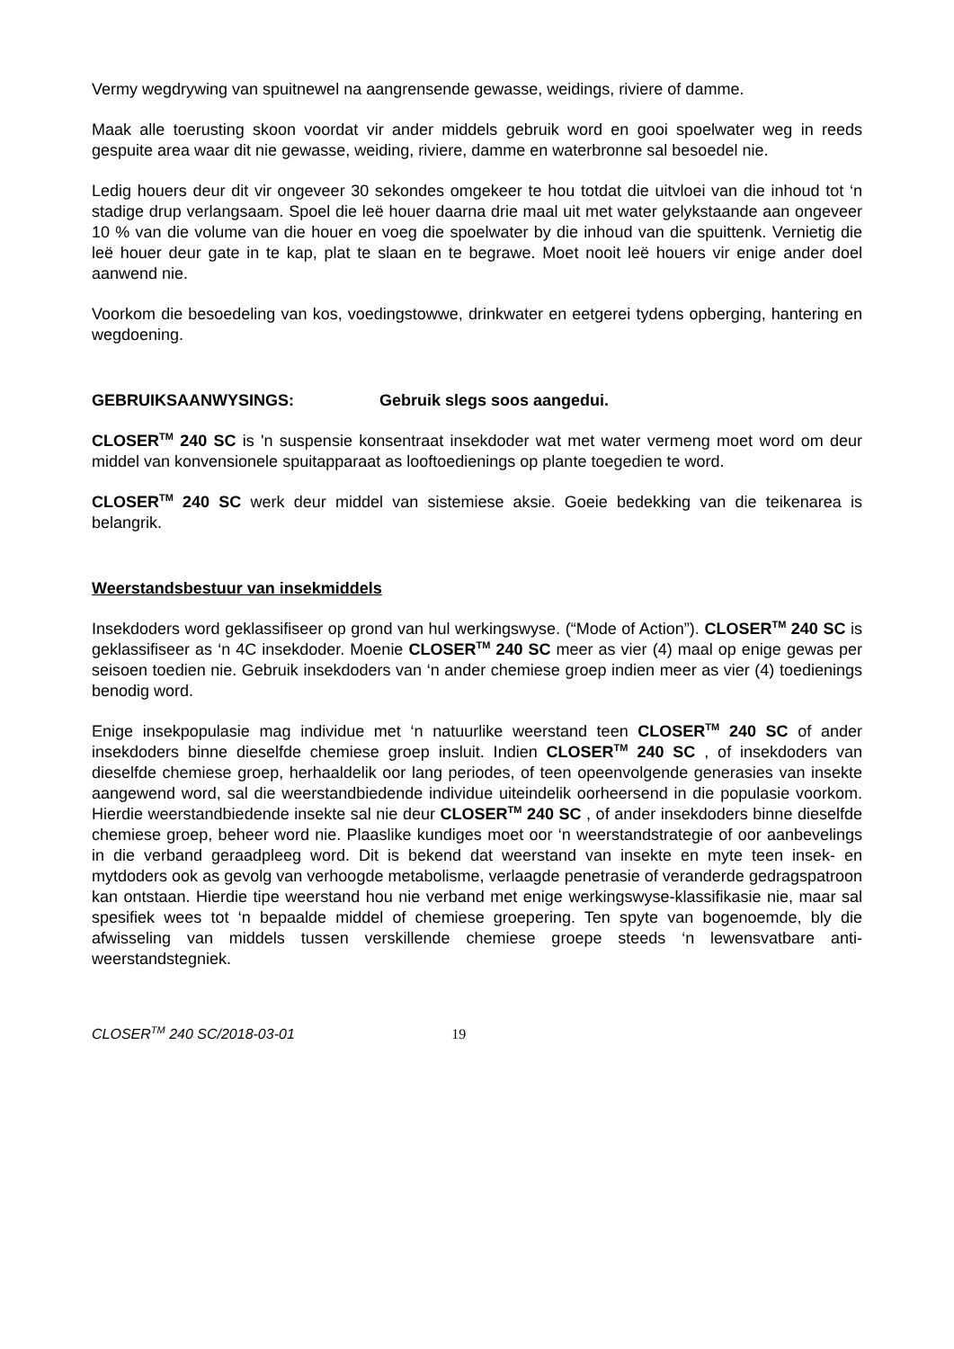Vermy wegdrywing van spuitnewel na aangrensende gewasse, weidings, riviere of damme.
Maak alle toerusting skoon voordat vir ander middels gebruik word en gooi spoelwater weg in reeds gespuite area waar dit nie gewasse, weiding, riviere, damme en waterbronne sal besoedel nie.
Ledig houers deur dit vir ongeveer 30 sekondes omgekeer te hou totdat die uitvloei van die inhoud tot ‘n stadige drup verlangsaam. Spoel die leë houer daarna drie maal uit met water gelykstaande aan ongeveer 10 % van die volume van die houer en voeg die spoelwater by die inhoud van die spuittenk. Vernietig die leë houer deur gate in te kap, plat te slaan en te begrawe. Moet nooit leë houers vir enige ander doel aanwend nie.
Voorkom die besoedeling van kos, voedingstowwe, drinkwater en eetgerei tydens opberging, hantering en wegdoening.
GEBRUIKSAANWYSINGS: Gebruik slegs soos aangedui.
CLOSER<sup>TM</sup> 240 SC is 'n suspensie konsentraat insekdoder wat met water vermeng moet word om deur middel van konvensionele spuitapparaat as looftoedienings op plante toegedien te word.
CLOSER<sup>TM</sup> 240 SC werk deur middel van sistemiese aksie. Goeie bedekking van die teikenarea is belangrik.
Weerstandsbestuur van insekmiddels
Insekdoders word geklassifiseer op grond van hul werkingswyse. (“Mode of Action”). CLOSER<sup>TM</sup> 240 SC is geklassifiseer as ‘n 4C insekdoder. Moenie CLOSER<sup>TM</sup> 240 SC meer as vier (4) maal op enige gewas per seisoen toedien nie. Gebruik insekdoders van ‘n ander chemiese groep indien meer as vier (4) toedienings benodig word.
Enige insekpopulasie mag individue met ‘n natuurlike weerstand teen CLOSER<sup>TM</sup> 240 SC of ander insekdoders binne dieselfde chemiese groep insluit. Indien CLOSER<sup>TM</sup> 240 SC , of insekdoders van dieselfde chemiese groep, herhaaldelik oor lang periodes, of teen opeenvolgende generasies van insekte aangewend word, sal die weerstandbiedende individue uiteindelik oorheersend in die populasie voorkom. Hierdie weerstandbiedende insekte sal nie deur CLOSER<sup>TM</sup> 240 SC , of ander insekdoders binne dieselfde chemiese groep, beheer word nie. Plaaslike kundiges moet oor ‘n weerstandstrategie of oor aanbevelings in die verband geraadpleeg word. Dit is bekend dat weerstand van insekte en myte teen insek- en mytdoders ook as gevolg van verhoogde metabolisme, verlaagde penetrasie of veranderde gedragspatroon kan ontstaan. Hierdie tipe weerstand hou nie verband met enige werkingswyse-klassifikasie nie, maar sal spesifiek wees tot ‘n bepaalde middel of chemiese groepering. Ten spyte van bogenoemde, bly die afwisseling van middels tussen verskillende chemiese groepe steeds ‘n lewensvatbare anti-weerstandstegniek.
CLOSER<sup>TM</sup> 240 SC/2018-03-01 19